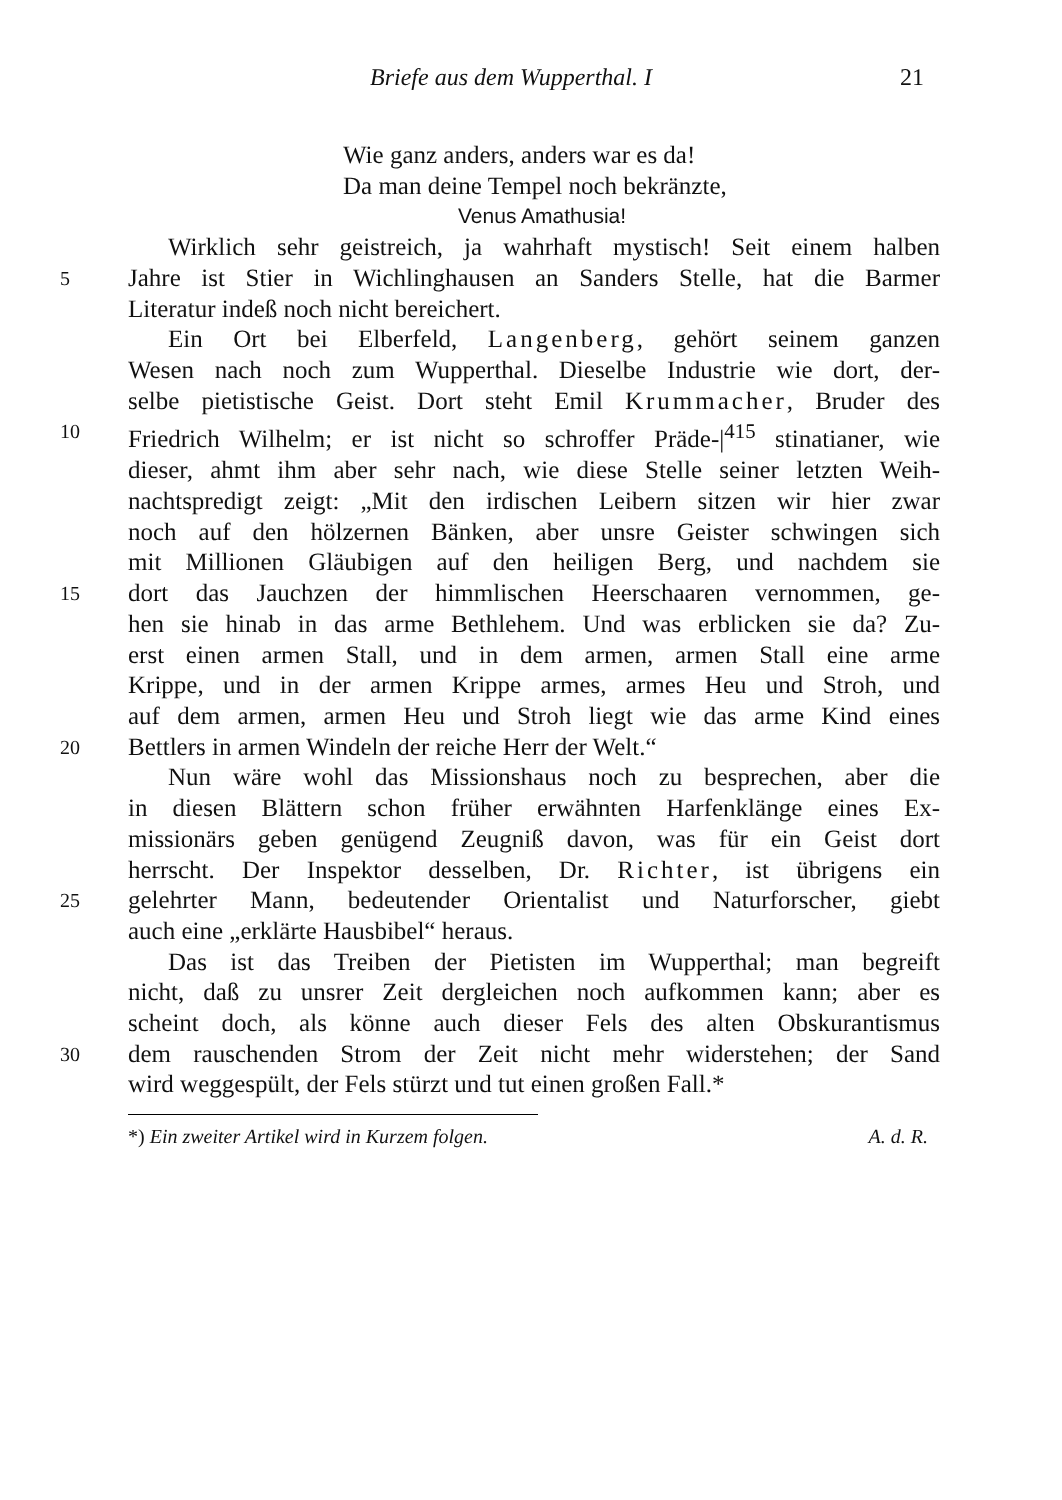Briefe aus dem Wupperthal. I 21
Wie ganz anders, anders war es da!
Da man deine Tempel noch bekränzte,
Venus Amathusia!
Wirklich sehr geistreich, ja wahrhaft mystisch! Seit einem halben
5
Jahre ist Stier in Wichlinghausen an Sanders Stelle, hat die Barmer
Literatur indeß noch nicht bereichert.
Ein Ort bei Elberfeld, Langenberg, gehört seinem ganzen
Wesen nach noch zum Wupperthal. Dieselbe Industrie wie dort, der-
selbe pietistische Geist. Dort steht Emil Krummacher, Bruder des
10
Friedrich Wilhelm; er ist nicht so schroffer Präde-|<sup>415</sup> stinatianer, wie
dieser, ahmt ihm aber sehr nach, wie diese Stelle seiner letzten Weih-
nachtspredigt zeigt: „Mit den irdischen Leibern sitzen wir hier zwar
noch auf den hölzernen Bänken, aber unsre Geister schwingen sich
mit Millionen Gläubigen auf den heiligen Berg, und nachdem sie
15
dort das Jauchzen der himmlischen Heerschaaren vernommen, ge-
hen sie hinab in das arme Bethlehem. Und was erblicken sie da? Zu-
erst einen armen Stall, und in dem armen, armen Stall eine arme
Krippe, und in der armen Krippe armes, armes Heu und Stroh, und
auf dem armen, armen Heu und Stroh liegt wie das arme Kind eines
20
Bettlers in armen Windeln der reiche Herr der Welt.“
Nun wäre wohl das Missionshaus noch zu besprechen, aber die
in diesen Blättern schon früher erwähnten Harfenklänge eines Ex-
missionärs geben genügend Zeugniß davon, was für ein Geist dort
herrscht. Der Inspektor desselben, Dr. Richter, ist übrigens ein
25
gelehrter Mann, bedeutender Orientalist und Naturforscher, giebt
auch eine „erklärte Hausbibel“ heraus.
Das ist das Treiben der Pietisten im Wupperthal; man begreift
nicht, daß zu unsrer Zeit dergleichen noch aufkommen kann; aber es
scheint doch, als könne auch dieser Fels des alten Obskurantismus
30
dem rauschenden Strom der Zeit nicht mehr widerstehen; der Sand
wird weggespült, der Fels stürzt und tut einen großen Fall.*
*) Ein zweiter Artikel wird in Kurzem folgen. A. d. R.